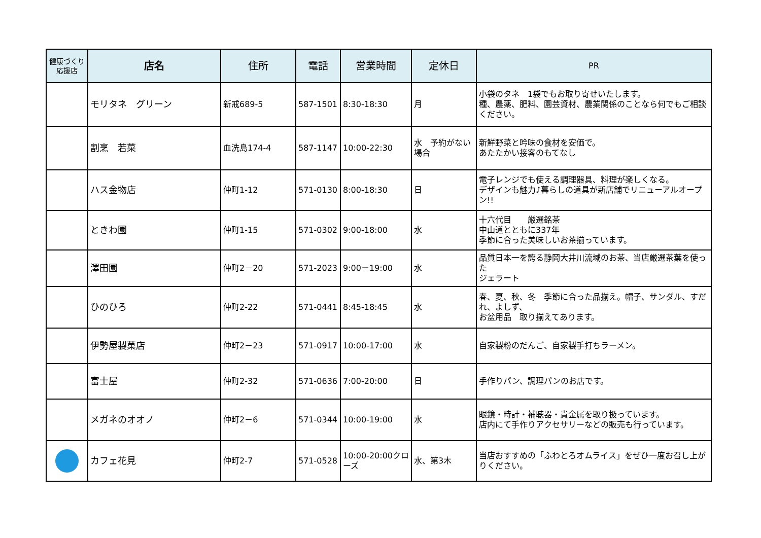| 健康づくり 応援店 | 店名 | 住所 | 電話 | 営業時間 | 定休日 | PR |
| --- | --- | --- | --- | --- | --- | --- |
| | モリタネ グリーン | 新戒689-5 | 587-1501 | 8:30-18:30 | 月 | 小袋のタネ 1袋でもお取り寄せいたします。 種、農薬、肥料、園芸資材、農業関係のことなら何でもご相談ください。 |
| | 割烹 若菜 | 血洗島174-4 | 587-1147 | 10:00-22:30 | 水 予約がない場合 | 新鮮野菜と吟味の食材を安価で。 あたたかい接客のもてなし |
| | ハス金物店 | 仲町1-12 | 571-0130 | 8:00-18:30 | 日 | 電子レンジでも使える調理器具、料理が楽しくなる。 デザインも魅力♪暮らしの道具が新店舗でリニューアルオープン!! |
| | ときわ園 | 仲町1-15 | 571-0302 | 9:00-18:00 | 水 | 十六代目 厳選銘茶 中山道とともに337年 季節に合った美味しいお茶揃っています。 |
| | 澤田園 | 仲町2－20 | 571-2023 | 9:00－19:00 | 水 | 品質日本一を誇る静岡大井川流域のお茶、当店厳選茶葉を使った ジェラート |
| | ひのひろ | 仲町2-22 | 571-0441 | 8:45-18:45 | 水 | 春、夏、秋、冬 季節に合った品揃え。帽子、サンダル、すだれ、よしず、 お盆用品 取り揃えてあります。 |
| | 伊勢屋製菓店 | 仲町2－23 | 571-0917 | 10:00-17:00 | 水 | 自家製粉のだんご、自家製手打ちラーメン。 |
| | 富士屋 | 仲町2-32 | 571-0636 | 7:00-20:00 | 日 | 手作りパン、調理パンのお店です。 |
| | メガネのオオノ | 仲町2－6 | 571-0344 | 10:00-19:00 | 水 | 眼鏡・時計・補聴器・貴金属を取り扱っています。 店内にて手作りアクセサリーなどの販売も行っています。 |
| | カフェ花見 | 仲町2-7 | 571-0528 | 10:00-20:00クローズ | 水、第3木 | 当店おすすめの「ふわとろオムライス」をぜひ一度お召し上がりください。 |